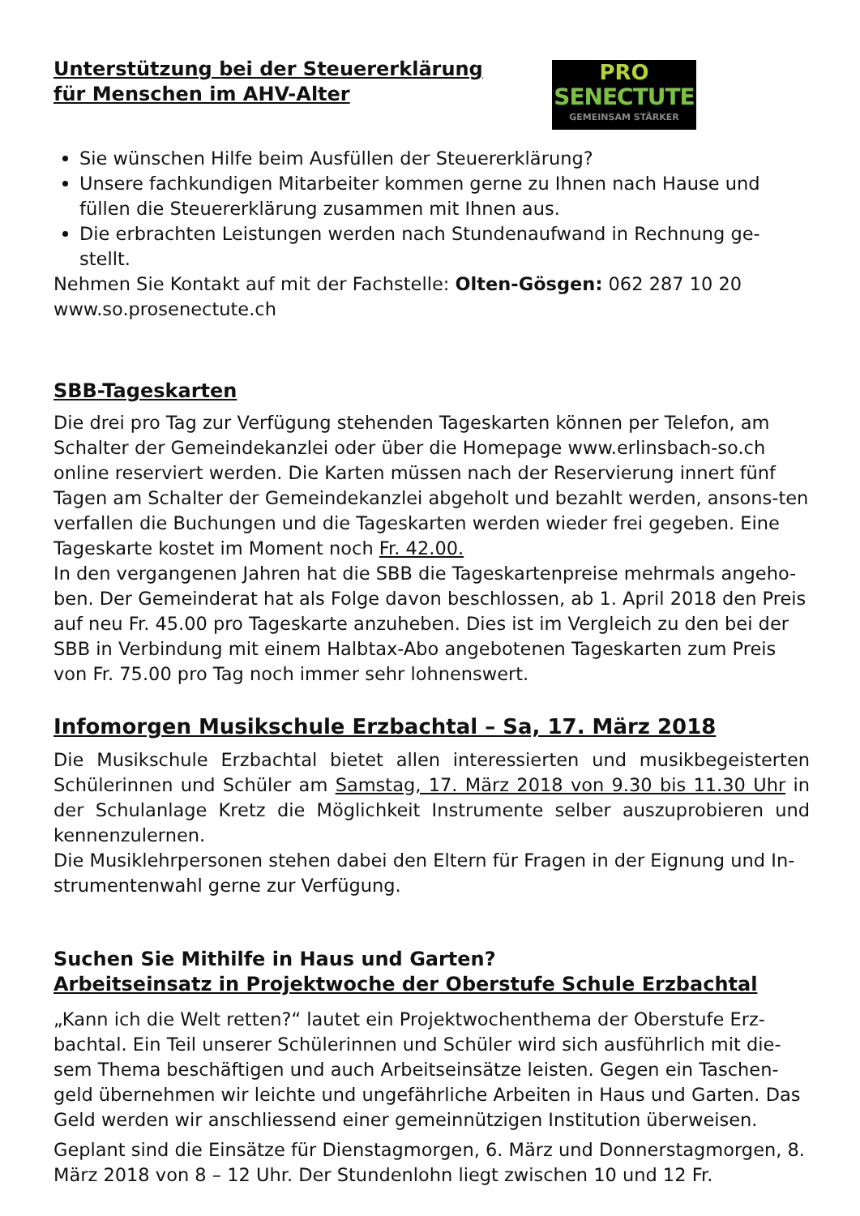Unterstützung bei der Steuererklärung
für Menschen im AHV-Alter
PRO
SENECTUTE
GEMEINSAM STÄRKER
Sie wünschen Hilfe beim Ausfüllen der Steuererklärung?
Unsere fachkundigen Mitarbeiter kommen gerne zu Ihnen nach Hause und füllen die Steuererklärung zusammen mit Ihnen aus.
Die erbrachten Leistungen werden nach Stundenaufwand in Rechnung ge-stellt.
Nehmen Sie Kontakt auf mit der Fachstelle: Olten-Gösgen: 062 287 10 20
www.so.prosenectute.ch
SBB-Tageskarten
Die drei pro Tag zur Verfügung stehenden Tageskarten können per Telefon, am Schalter der Gemeindekanzlei oder über die Homepage www.erlinsbach-so.ch online reserviert werden. Die Karten müssen nach der Reservierung innert fünf Tagen am Schalter der Gemeindekanzlei abgeholt und bezahlt werden, ansons-ten verfallen die Buchungen und die Tageskarten werden wieder frei gegeben. Eine Tageskarte kostet im Moment noch Fr. 42.00.
In den vergangenen Jahren hat die SBB die Tageskartenpreise mehrmals angeho-ben. Der Gemeinderat hat als Folge davon beschlossen, ab 1. April 2018 den Preis auf neu Fr. 45.00 pro Tageskarte anzuheben. Dies ist im Vergleich zu den bei der SBB in Verbindung mit einem Halbtax-Abo angebotenen Tageskarten zum Preis von Fr. 75.00 pro Tag noch immer sehr lohnenswert.
Infomorgen Musikschule Erzbachtal – Sa, 17. März 2018
Die Musikschule Erzbachtal bietet allen interessierten und musikbegeisterten Schülerinnen und Schüler am Samstag, 17. März 2018 von 9.30 bis 11.30 Uhr in der Schulanlage Kretz die Möglichkeit Instrumente selber auszuprobieren und kennenzulernen.
Die Musiklehrpersonen stehen dabei den Eltern für Fragen in der Eignung und In-strumentenwahl gerne zur Verfügung.
Suchen Sie Mithilfe in Haus und Garten?
Arbeitseinsatz in Projektwoche der Oberstufe Schule Erzbachtal
„Kann ich die Welt retten?“ lautet ein Projektwochenthema der Oberstufe Erz-bachtal. Ein Teil unserer Schülerinnen und Schüler wird sich ausführlich mit die-sem Thema beschäftigen und auch Arbeitseinsätze leisten. Gegen ein Taschen-geld übernehmen wir leichte und ungefährliche Arbeiten in Haus und Garten. Das Geld werden wir anschliessend einer gemeinnützigen Institution überweisen.
Geplant sind die Einsätze für Dienstagmorgen, 6. März und Donnerstagmorgen, 8. März 2018 von 8 – 12 Uhr. Der Stundenlohn liegt zwischen 10 und 12 Fr.